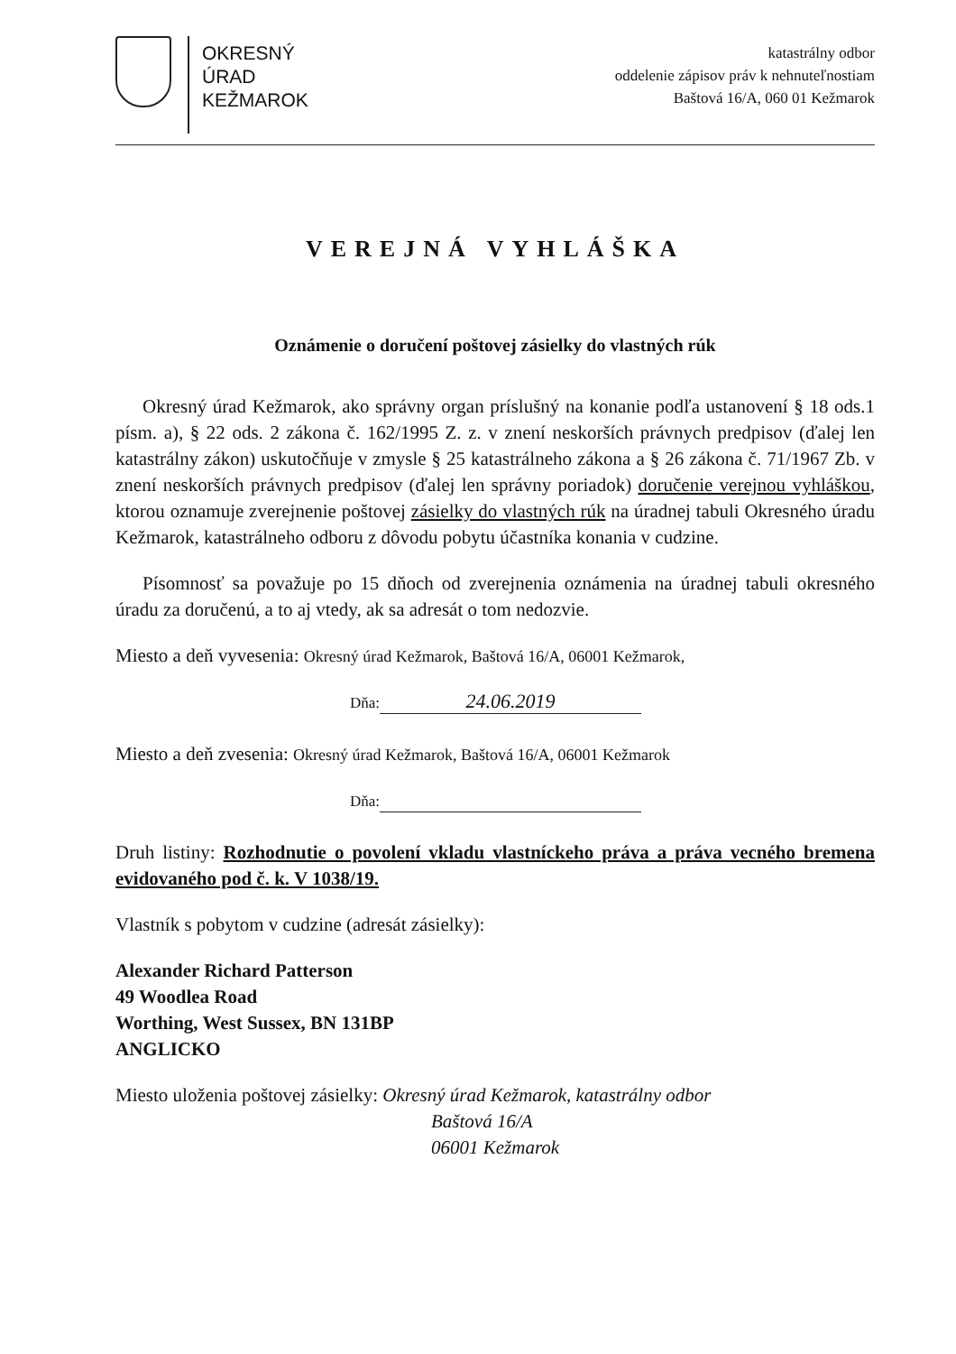OKRESNÝ
ÚRAD
KEŽMAROK
katastrálny odbor
oddelenie zápisov práv k nehnuteľnostiam
Baštová 16/A, 060 01 Kežmarok
VEREJNÁ VYHLÁŠKA
Oznámenie o doručení poštovej zásielky do vlastných rúk
Okresný úrad Kežmarok, ako správny organ príslušný na konanie podľa ustanovení § 18 ods.1 písm. a), § 22 ods. 2 zákona č. 162/1995 Z. z. v znení neskorších právnych predpisov (ďalej len katastrálny zákon) uskutočňuje v zmysle § 25 katastrálneho zákona a § 26 zákona č. 71/1967 Zb. v znení neskorších právnych predpisov (ďalej len správny poriadok) doručenie verejnou vyhláškou, ktorou oznamuje zverejnenie poštovej zásielky do vlastných rúk na úradnej tabuli Okresného úradu Kežmarok, katastrálneho odboru z dôvodu pobytu účastníka konania v cudzine.
Písomnosť sa považuje po 15 dňoch od zverejnenia oznámenia na úradnej tabuli okresného úradu za doručenú, a to aj vtedy, ak sa adresát o tom nedozvie.
Miesto a deň vyvesenia: Okresný úrad Kežmarok, Baštová 16/A, 06001 Kežmarok,
Dňa: 24.06.2019
Miesto a deň zvesenia: Okresný úrad Kežmarok, Baštová 16/A, 06001 Kežmarok
Dňa:
Druh listiny: Rozhodnutie o povolení vkladu vlastníckeho práva a práva vecného bremena evidovaného pod č. k. V 1038/19.
Vlastník s pobytom v cudzine (adresát zásielky):
Alexander Richard Patterson
49 Woodlea Road
Worthing, West Sussex, BN 131BP
ANGLICKO
Miesto uloženia poštovej zásielky: Okresný úrad Kežmarok, katastrálny odbor
Baštová 16/A
06001 Kežmarok